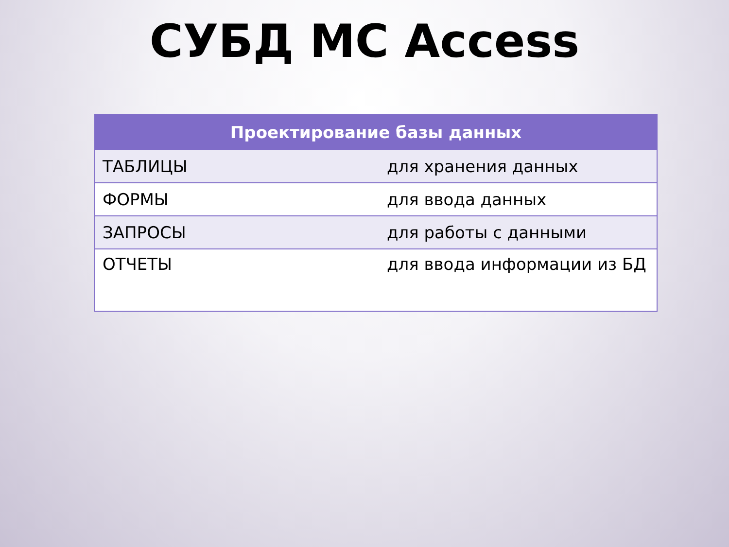СУБД МС Access
| Проектирование базы данных | |
| --- | --- |
| ТАБЛИЦЫ | для хранения данных |
| ФОРМЫ | для ввода данных |
| ЗАПРОСЫ | для работы с данными |
| ОТЧЕТЫ | для ввода информации из БД |